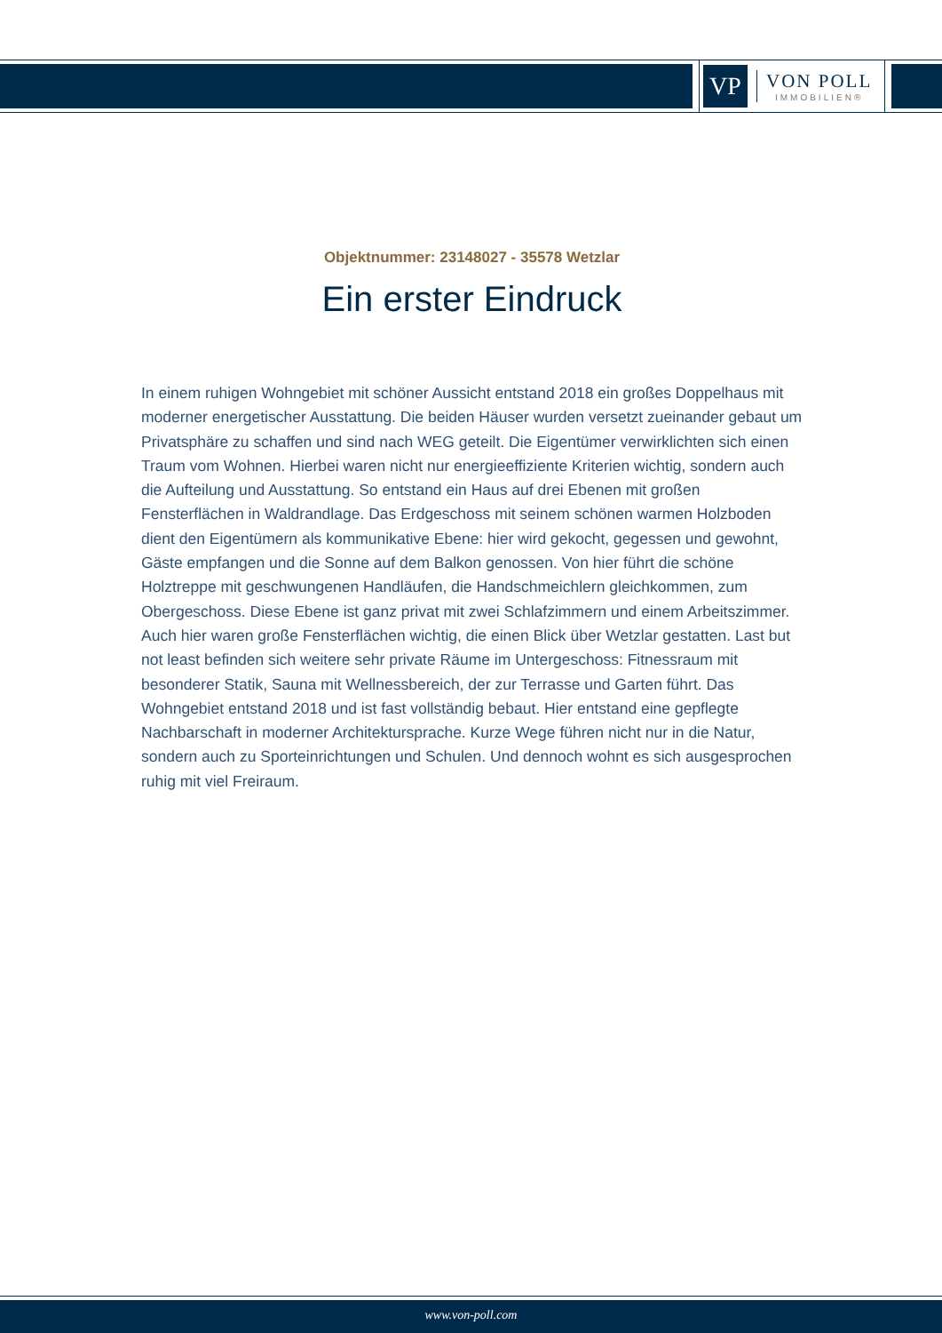VP
VON POLL
IMMOBILIEN®
Objektnummer: 23148027 - 35578 Wetzlar
Ein erster Eindruck
In einem ruhigen Wohngebiet mit schöner Aussicht entstand 2018 ein großes Doppelhaus mit moderner energetischer Ausstattung. Die beiden Häuser wurden versetzt zueinander gebaut um Privatsphäre zu schaffen und sind nach WEG geteilt. Die Eigentümer verwirklichten sich einen Traum vom Wohnen. Hierbei waren nicht nur energieeffiziente Kriterien wichtig, sondern auch die Aufteilung und Ausstattung. So entstand ein Haus auf drei Ebenen mit großen Fensterflächen in Waldrandlage. Das Erdgeschoss mit seinem schönen warmen Holzboden dient den Eigentümern als kommunikative Ebene: hier wird gekocht, gegessen und gewohnt, Gäste empfangen und die Sonne auf dem Balkon genossen. Von hier führt die schöne Holztreppe mit geschwungenen Handläufen, die Handschmeichlern gleichkommen, zum Obergeschoss. Diese Ebene ist ganz privat mit zwei Schlafzimmern und einem Arbeitszimmer. Auch hier waren große Fensterflächen wichtig, die einen Blick über Wetzlar gestatten. Last but not least befinden sich weitere sehr private Räume im Untergeschoss: Fitnessraum mit besonderer Statik, Sauna mit Wellnessbereich, der zur Terrasse und Garten führt. Das Wohngebiet entstand 2018 und ist fast vollständig bebaut. Hier entstand eine gepflegte Nachbarschaft in moderner Architektursprache. Kurze Wege führen nicht nur in die Natur, sondern auch zu Sporteinrichtungen und Schulen. Und dennoch wohnt es sich ausgesprochen ruhig mit viel Freiraum.
www.von-poll.com